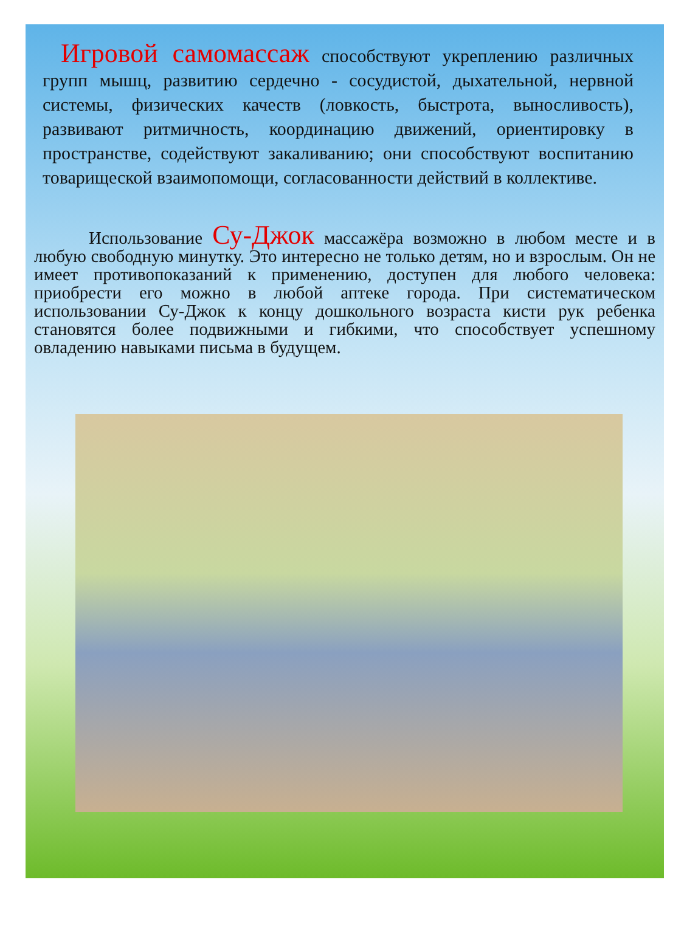Игровой самомассаж способствуют укреплению различных групп мышц, развитию сердечно - сосудистой, дыхательной, нервной системы, физических качеств (ловкость, быстрота, выносливость), развивают ритмичность, координацию движений, ориентировку в пространстве, содействуют закаливанию; они способствуют воспитанию товарищеской взаимопомощи, согласованности действий в коллективе.
Использование Су-Джок массажёра возможно в любом месте и в любую свободную минутку. Это интересно не только детям, но и взрослым. Он не имеет противопоказаний к применению, доступен для любого человека: приобрести его можно в любой аптеке города. При систематическом использовании Су-Джок к концу дошкольного возраста кисти рук ребенка становятся более подвижными и гибкими, что способствует успешному овладению навыками письма в будущем.